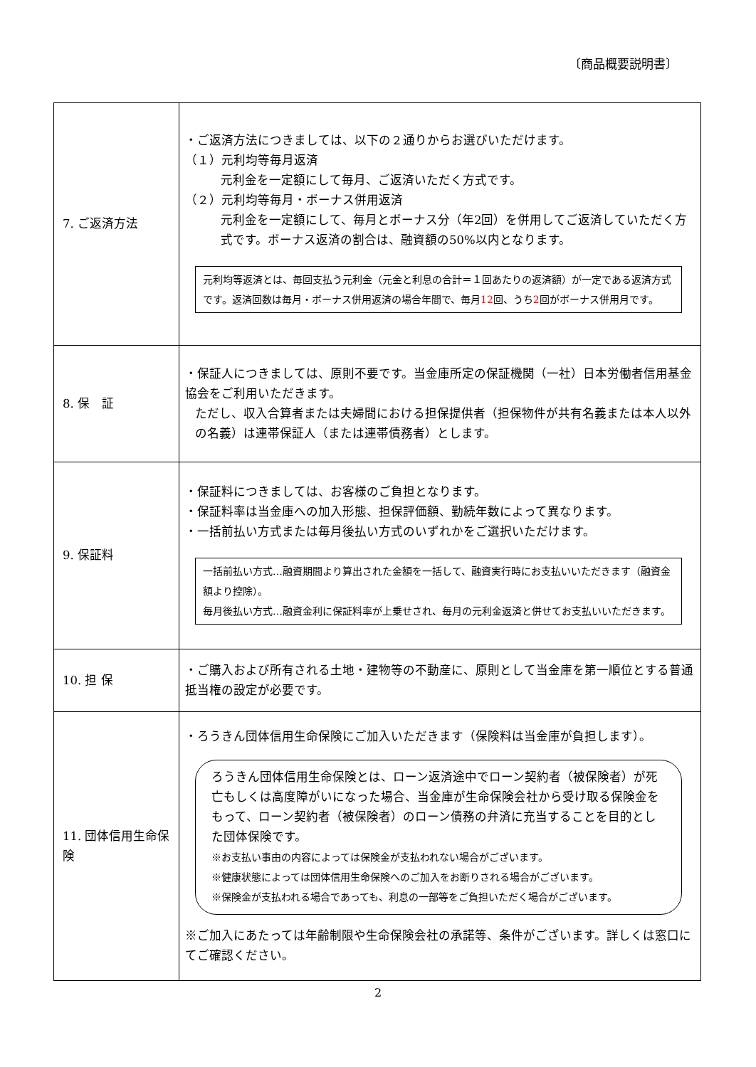〔商品概要説明書〕
| 7. ご返済方法 | ・ご返済方法につきましては、以下の２通りからお選びいただけます。 （１）元利均等毎月返済 元利金を一定額にして毎月、ご返済いただく方式です。 （２）元利均等毎月・ボーナス併用返済 元利金を一定額にして、毎月とボーナス分（年2回）を併用してご返済していただく方式です。ボーナス返済の割合は、融資額の50%以内となります。 元利均等返済とは、毎回支払う元利金（元金と利息の合計＝１回あたりの返済額）が一定である返済方式です。返済回数は毎月・ボーナス併用返済の場合年間で、毎月 12 回、うち 2 回がボーナス併用月です。 |
| 8. 保 証 | ・保証人につきましては、原則不要です。当金庫所定の保証機関（一社）日本労働者信用基金協会をご利用いただきます。 ただし、収入合算者または夫婦間における担保提供者（担保物件が共有名義または本人以外の名義）は連帯保証人（または連帯債務者）とします。 |
| 9. 保証料 | ・保証料につきましては、お客様のご負担となります。 ・保証料率は当金庫への加入形態、担保評価額、勤続年数によって異なります。 ・一括前払い方式または毎月後払い方式のいずれかをご選択いただけます。 一括前払い方式…融資期間より算出された金額を一括して、融資実行時にお支払いいただきます（融資金額より控除）。 毎月後払い方式…融資金利に保証料率が上乗せされ、毎月の元利金返済と併せてお支払いいただきます。 |
| 10. 担 保 | ・ご購入および所有される土地・建物等の不動産に、原則として当金庫を第一順位とする普通抵当権の設定が必要です。 |
| 11. 団体信用生命保険 | ・ろうきん団体信用生命保険にご加入いただきます（保険料は当金庫が負担します）。 ろうきん団体信用生命保険とは、ローン返済途中でローン契約者（被保険者）が死亡もしくは高度障がいになった場合、当金庫が生命保険会社から受け取る保険金をもって、ローン契約者（被保険者）のローン債務の弁済に充当することを目的とした団体保険です。 ※お支払い事由の内容によっては保険金が支払われない場合がございます。 ※健康状態によっては団体信用生命保険へのご加入をお断りされる場合がございます。 ※保険金が支払われる場合であっても、利息の一部等をご負担いただく場合がございます。 ※ご加入にあたっては年齢制限や生命保険会社の承諾等、条件がございます。詳しくは窓口にてご確認ください。 |
2